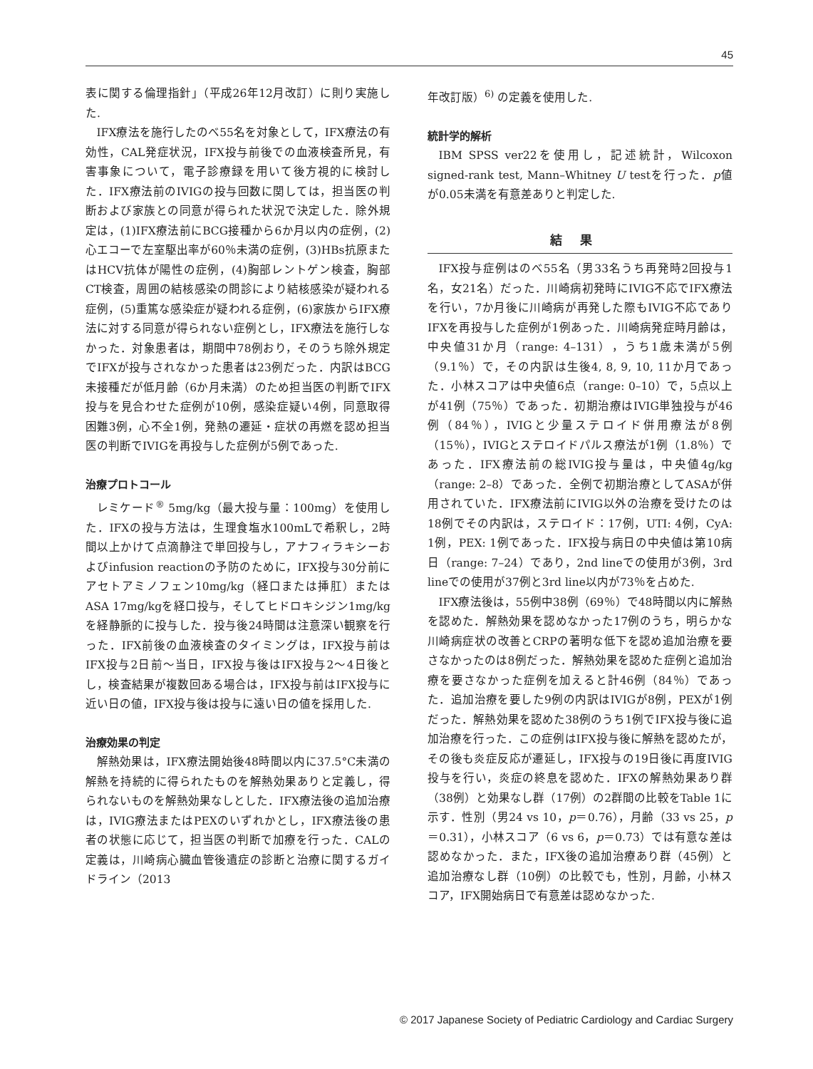45
表に関する倫理指針」（平成26年12月改訂）に則り実施した.
IFX療法を施行したのべ55名を対象として，IFX療法の有効性，CAL発症状況，IFX投与前後での血液検査所見，有害事象について，電子診療録を用いて後方視的に検討した．IFX療法前のIVIGの投与回数に関しては，担当医の判断および家族との同意が得られた状況で決定した．除外規定は，(1)IFX療法前にBCG接種から6か月以内の症例，(2)心エコーで左室駆出率が60％未満の症例，(3)HBs抗原またはHCV抗体が陽性の症例，(4)胸部レントゲン検査，胸部CT検査，周囲の結核感染の問診により結核感染が疑われる症例，(5)重篤な感染症が疑われる症例，(6)家族からIFX療法に対する同意が得られない症例とし，IFX療法を施行しなかった．対象患者は，期間中78例おり，そのうち除外規定でIFXが投与されなかった患者は23例だった．内訳はBCG未接種だが低月齢（6か月未満）のため担当医の判断でIFX投与を見合わせた症例が10例，感染症疑い4例，同意取得困難3例，心不全1例，発熱の遷延・症状の再燃を認め担当医の判断でIVIGを再投与した症例が5例であった.
治療プロトコール
レミケード<sup>®</sup> 5mg/kg（最大投与量：100mg）を使用した．IFXの投与方法は，生理食塩水100mLで希釈し，2時間以上かけて点滴静注で単回投与し，アナフィラキシーおよびinfusion reactionの予防のために，IFX投与30分前にアセトアミノフェン10mg/kg（経口または挿肛）またはASA 17mg/kgを経口投与，そしてヒドロキシジン1mg/kgを経静脈的に投与した．投与後24時間は注意深い観察を行った．IFX前後の血液検査のタイミングは，IFX投与前はIFX投与2日前〜当日，IFX投与後はIFX投与2〜4日後とし，検査結果が複数回ある場合は，IFX投与前はIFX投与に近い日の値，IFX投与後は投与に遠い日の値を採用した.
治療効果の判定
解熱効果は，IFX療法開始後48時間以内に37.5°C未満の解熱を持続的に得られたものを解熱効果ありと定義し，得られないものを解熱効果なしとした．IFX療法後の追加治療は，IVIG療法またはPEXのいずれかとし，IFX療法後の患者の状態に応じて，担当医の判断で加療を行った．CALの定義は，川崎病心臓血管後遺症の診断と治療に関するガイドライン（2013
年改訂版）<sup>6)</sup> の定義を使用した.
統計学的解析
IBM SPSS ver22を使用し，記述統計，Wilcoxon signed-rank test, Mann–Whitney U testを行った．p値が0.05未満を有意差ありと判定した.
結果
IFX投与症例はのべ55名（男33名うち再発時2回投与1名，女21名）だった．川崎病初発時にIVIG不応でIFX療法を行い，7か月後に川崎病が再発した際もIVIG不応でありIFXを再投与した症例が1例あった．川崎病発症時月齢は，中央値31か月（range: 4–131），うち1歳未満が5例（9.1％）で，その内訳は生後4, 8, 9, 10, 11か月であった．小林スコアは中央値6点（range: 0–10）で，5点以上が41例（75％）であった．初期治療はIVIG単独投与が46例（84％），IVIGと少量ステロイド併用療法が8例（15％），IVIGとステロイドパルス療法が1例（1.8％）であった．IFX療法前の総IVIG投与量は，中央値4g/kg（range: 2–8）であった．全例で初期治療としてASAが併用されていた．IFX療法前にIVIG以外の治療を受けたのは18例でその内訳は，ステロイド：17例，UTI: 4例，CyA: 1例，PEX: 1例であった．IFX投与病日の中央値は第10病日（range: 7–24）であり，2nd lineでの使用が3例，3rd lineでの使用が37例と3rd line以内が73％を占めた.
IFX療法後は，55例中38例（69％）で48時間以内に解熱を認めた．解熱効果を認めなかった17例のうち，明らかな川崎病症状の改善とCRPの著明な低下を認め追加治療を要さなかったのは8例だった．解熱効果を認めた症例と追加治療を要さなかった症例を加えると計46例（84％）であった．追加治療を要した9例の内訳はIVIGが8例，PEXが1例だった．解熱効果を認めた38例のうち1例でIFX投与後に追加治療を行った．この症例はIFX投与後に解熱を認めたが，その後も炎症反応が遷延し，IFX投与の19日後に再度IVIG投与を行い，炎症の終息を認めた．IFXの解熱効果あり群（38例）と効果なし群（17例）の2群間の比較をTable 1に示す．性別（男24 vs 10，p＝0.76），月齢（33 vs 25，p＝0.31），小林スコア（6 vs 6，p＝0.73）では有意な差は認めなかった．また，IFX後の追加治療あり群（45例）と追加治療なし群（10例）の比較でも，性別，月齢，小林スコア，IFX開始病日で有意差は認めなかった.
© 2017 Japanese Society of Pediatric Cardiology and Cardiac Surgery